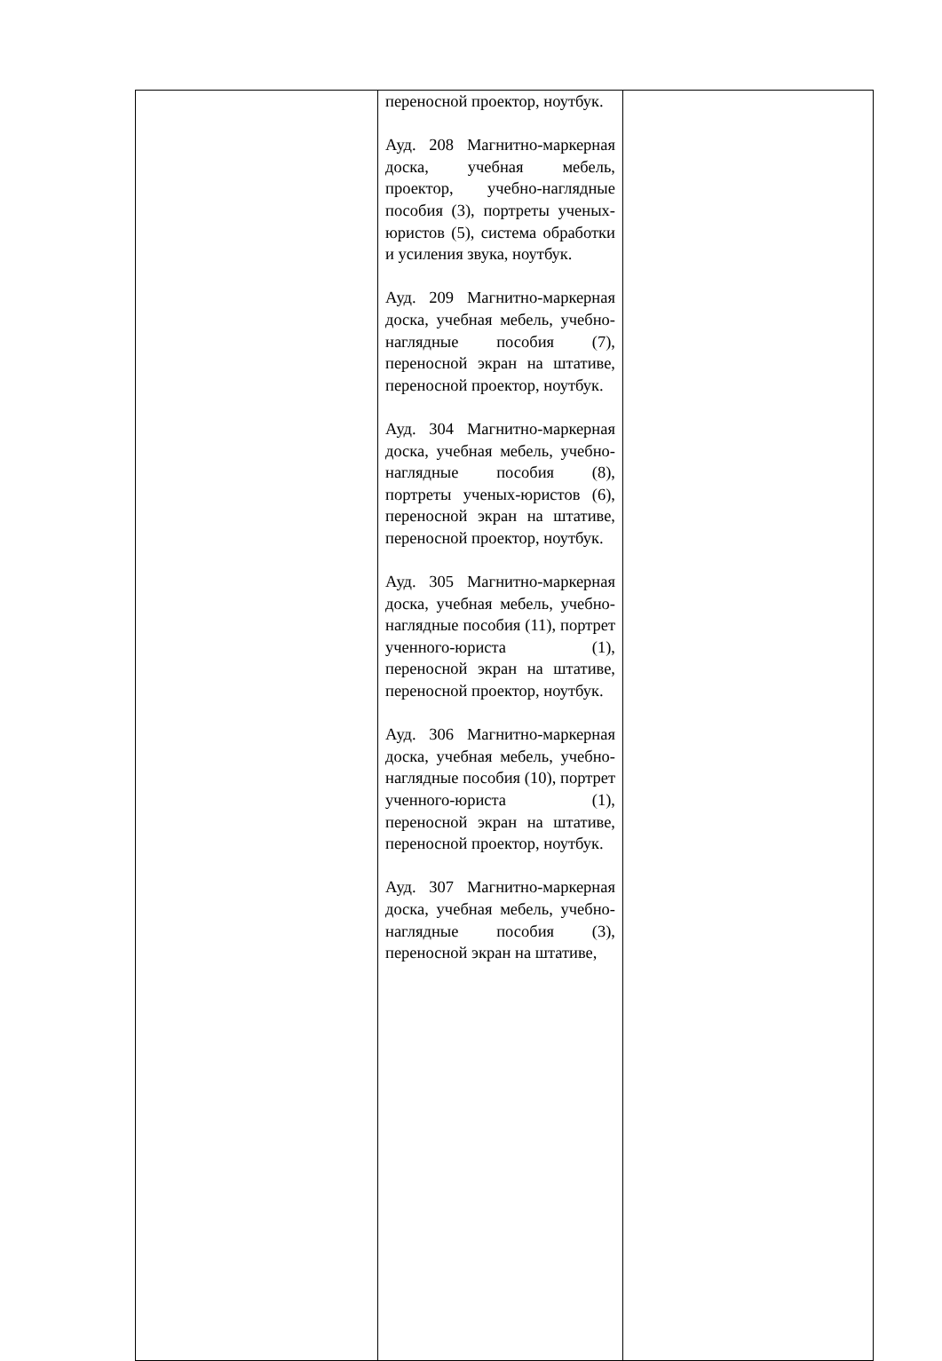| | переносной проектор, ноутбук. Ауд. 208 Магнитно-маркерная доска, учебная мебель, проектор, учебно-наглядные пособия (3), портреты ученых-юристов (5), система обработки и усиления звука, ноутбук. Ауд. 209 Магнитно-маркерная доска, учебная мебель, учебно-наглядные пособия (7), переносной экран на штативе, переносной проектор, ноутбук. Ауд. 304 Магнитно-маркерная доска, учебная мебель, учебно-наглядные пособия (8), портреты ученых-юристов (6), переносной экран на штативе, переносной проектор, ноутбук. Ауд. 305 Магнитно-маркерная доска, учебная мебель, учебно-наглядные пособия (11), портрет ученного-юриста (1), переносной экран на штативе, переносной проектор, ноутбук. Ауд. 306 Магнитно-маркерная доска, учебная мебель, учебно-наглядные пособия (10), портрет ученного-юриста (1), переносной экран на штативе, переносной проектор, ноутбук. Ауд. 307 Магнитно-маркерная доска, учебная мебель, учебно-наглядные пособия (3), переносной экран на штативе, | |